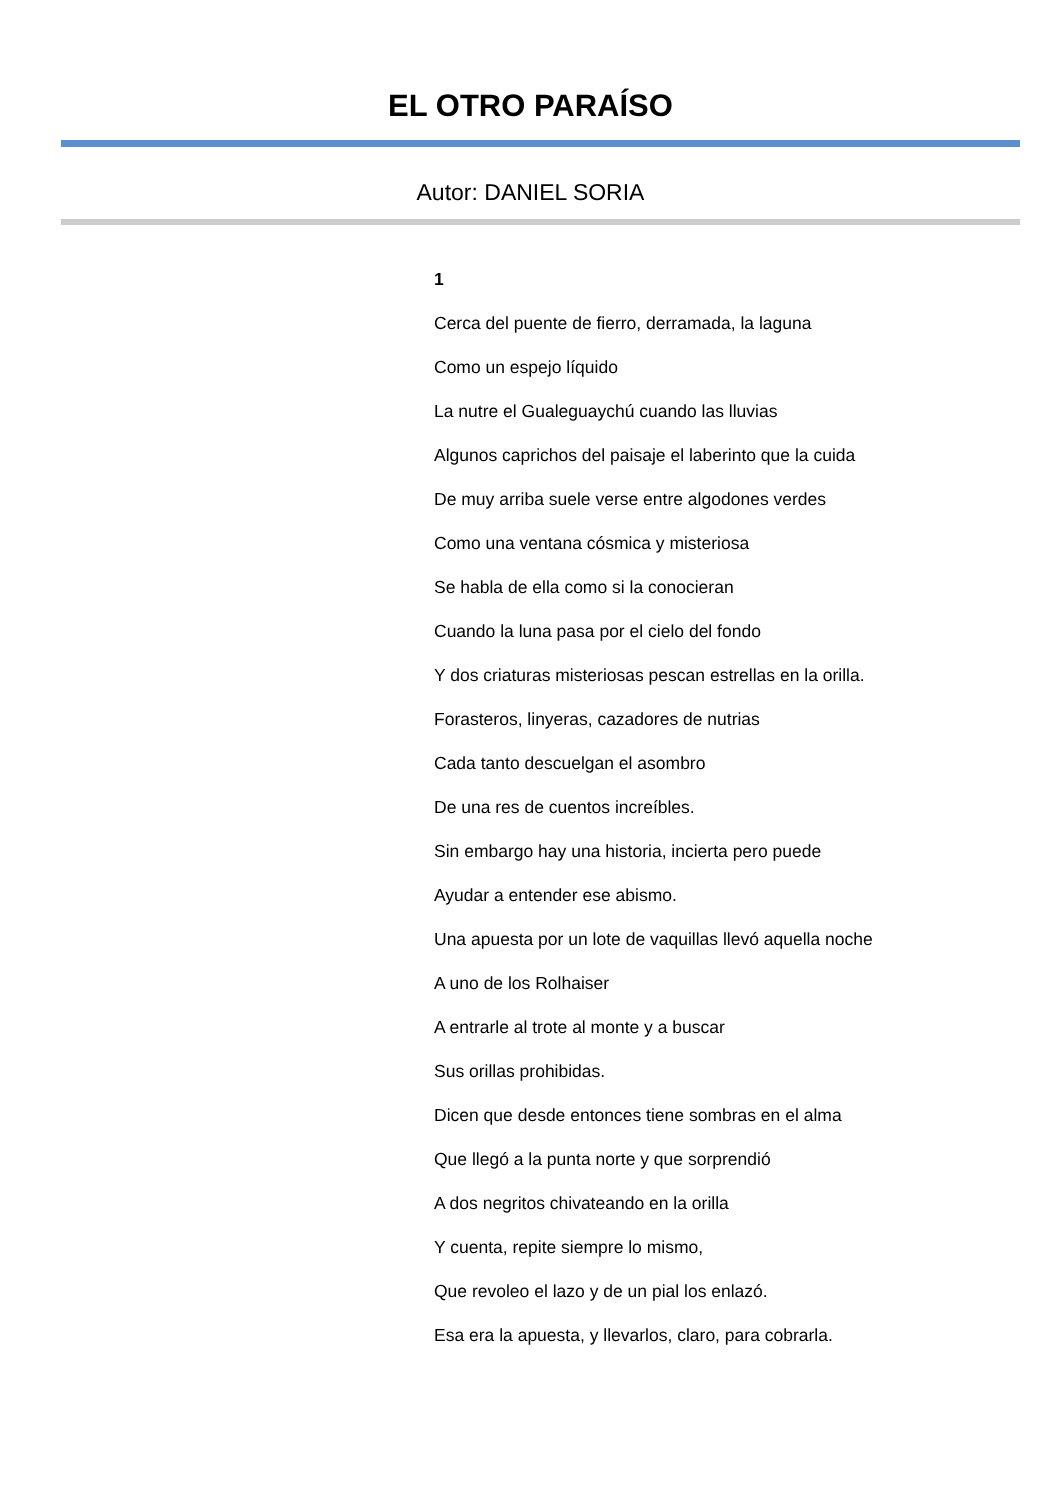EL OTRO PARAÍSO
Autor: DANIEL SORIA
1
Cerca del puente de fierro, derramada, la laguna
Como un espejo líquido
La nutre el Gualeguaychú cuando las lluvias
Algunos caprichos del paisaje el laberinto que la cuida
De muy arriba suele verse entre algodones verdes
Como una ventana cósmica y misteriosa
Se habla de ella como si la conocieran
Cuando la luna pasa por el cielo del fondo
Y dos criaturas misteriosas pescan estrellas en la orilla.
Forasteros, linyeras, cazadores de nutrias
Cada tanto descuelgan el asombro
De una res de cuentos increíbles.
Sin embargo hay una historia, incierta pero puede
Ayudar a entender ese abismo.
Una apuesta por un lote de vaquillas llevó aquella noche
A uno de los Rolhaiser
A entrarle al trote al monte y a buscar
Sus orillas prohibidas.
Dicen que desde entonces tiene sombras en el alma
Que llegó a la punta norte y que sorprendió
A dos negritos chivateando en la orilla
Y cuenta, repite siempre lo mismo,
Que revoleo el lazo y de un pial los enlazó.
Esa era la apuesta, y llevarlos, claro, para cobrarla.